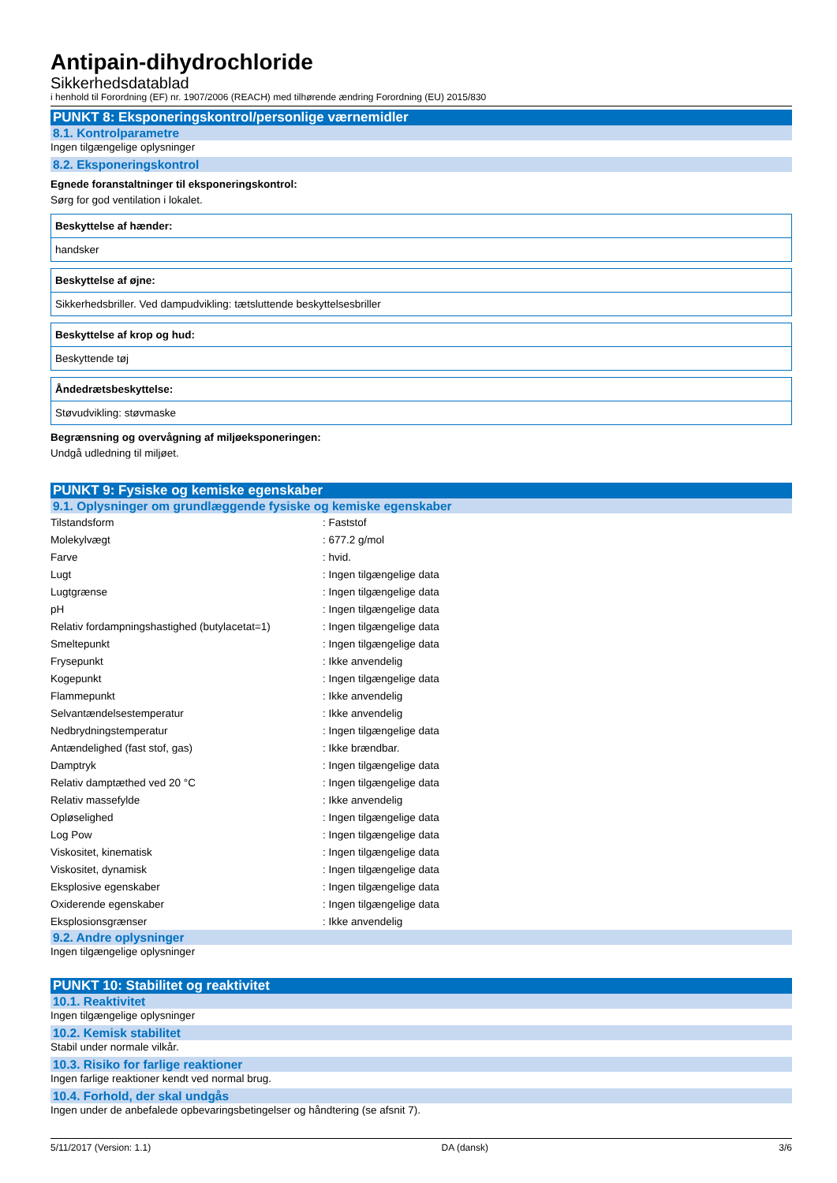Antipain-dihydrochloride
Sikkerhedsdatablad
i henhold til Forordning (EF) nr. 1907/2006 (REACH) med tilhørende ændring Forordning (EU) 2015/830
PUNKT 8: Eksponeringskontrol/personlige værnemidler
8.1. Kontrolparametre
Ingen tilgængelige oplysninger
8.2. Eksponeringskontrol
Egnede foranstaltninger til eksponeringskontrol:
Sørg for god ventilation i lokalet.
Beskyttelse af hænder:
handsker
Beskyttelse af øjne:
Sikkerhedsbriller. Ved dampudvikling: tætsluttende beskyttelsesbriller
Beskyttelse af krop og hud:
Beskyttende tøj
Åndedrætsbeskyttelse:
Støvudvikling: støvmaske
Begrænsning og overvågning af miljøeksponeringen:
Undgå udledning til miljøet.
PUNKT 9: Fysiske og kemiske egenskaber
9.1. Oplysninger om grundlæggende fysiske og kemiske egenskaber
| Tilstandsform | : Faststof |
| Molekylvægt | : 677.2 g/mol |
| Farve | : hvid. |
| Lugt | : Ingen tilgængelige data |
| Lugtgrænse | : Ingen tilgængelige data |
| pH | : Ingen tilgængelige data |
| Relativ fordampningshastighed (butylacetat=1) | : Ingen tilgængelige data |
| Smeltepunkt | : Ingen tilgængelige data |
| Frysepunkt | : Ikke anvendelig |
| Kogepunkt | : Ingen tilgængelige data |
| Flammepunkt | : Ikke anvendelig |
| Selvantændelsestemperatur | : Ikke anvendelig |
| Nedbrydningstemperatur | : Ingen tilgængelige data |
| Antændelighed (fast stof, gas) | : Ikke brændbar. |
| Damptryk | : Ingen tilgængelige data |
| Relativ damptæthed ved 20 °C | : Ingen tilgængelige data |
| Relativ massefylde | : Ikke anvendelig |
| Opløselighed | : Ingen tilgængelige data |
| Log Pow | : Ingen tilgængelige data |
| Viskositet, kinematisk | : Ingen tilgængelige data |
| Viskositet, dynamisk | : Ingen tilgængelige data |
| Eksplosive egenskaber | : Ingen tilgængelige data |
| Oxiderende egenskaber | : Ingen tilgængelige data |
| Eksplosionsgrænser | : Ikke anvendelig |
9.2. Andre oplysninger
Ingen tilgængelige oplysninger
PUNKT 10: Stabilitet og reaktivitet
10.1. Reaktivitet
Ingen tilgængelige oplysninger
10.2. Kemisk stabilitet
Stabil under normale vilkår.
10.3. Risiko for farlige reaktioner
Ingen farlige reaktioner kendt ved normal brug.
10.4. Forhold, der skal undgås
Ingen under de anbefalede opbevaringsbetingelser og håndtering (se afsnit 7).
5/11/2017 (Version: 1.1) DA (dansk) 3/6